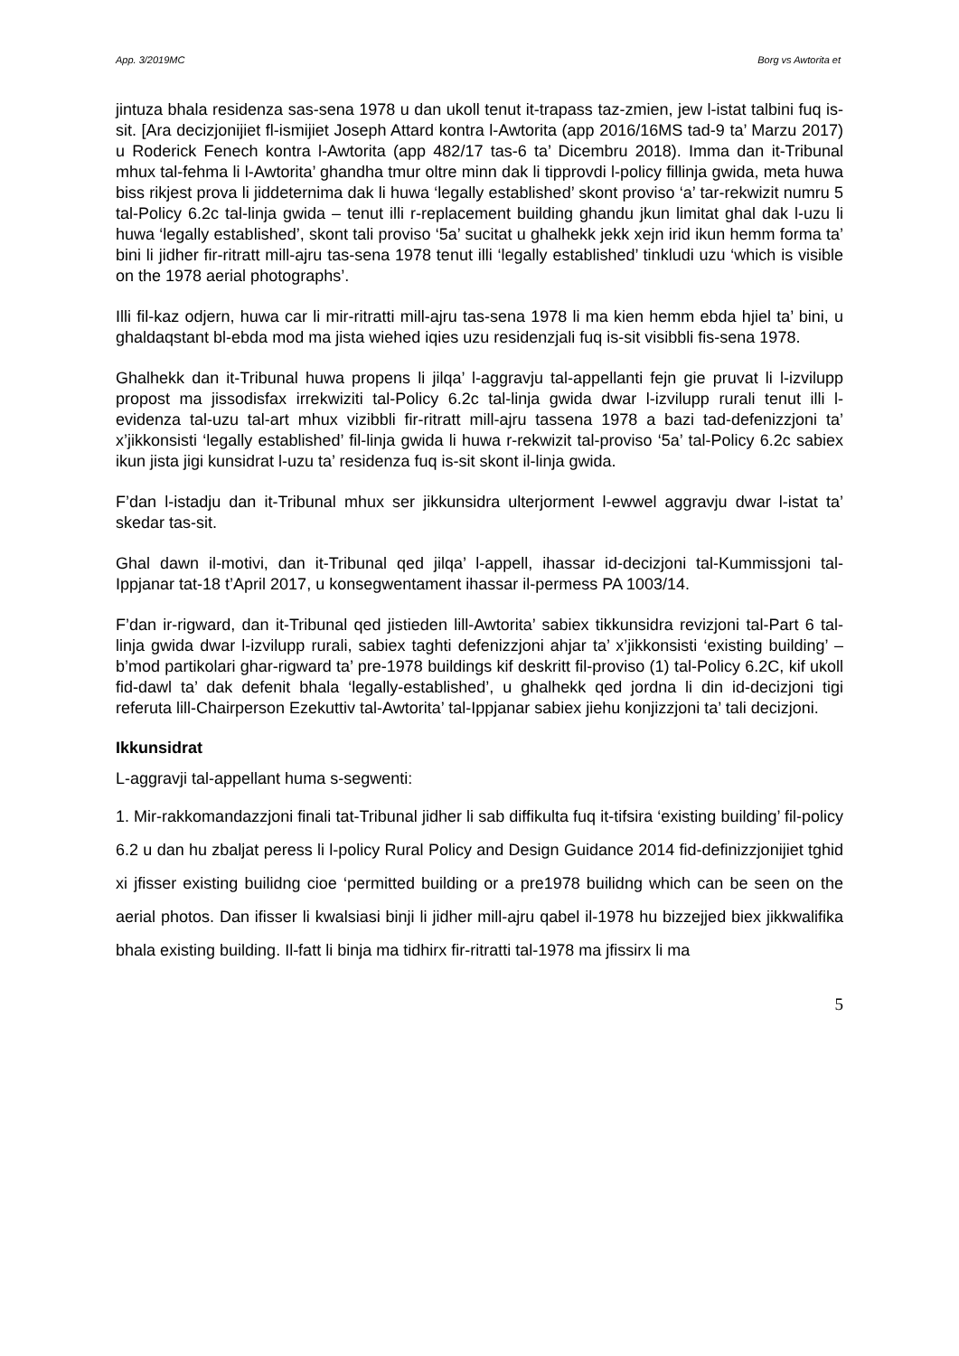App. 3/2019MC Borg vs Awtorita et
jintuza bhala residenza sas-sena 1978 u dan ukoll tenut it-trapass taz-zmien, jew l-istat talbini fuq is-sit. [Ara decizjonijiet fl-ismijiet Joseph Attard kontra l-Awtorita (app 2016/16MS tad-9 ta’ Marzu 2017) u Roderick Fenech kontra l-Awtorita (app 482/17 tas-6 ta’ Dicembru 2018). Imma dan it-Tribunal mhux tal-fehma li l-Awtorita’ ghandha tmur oltre minn dak li tipprovdi l-policy fillinja gwida, meta huwa biss rikjest prova li jiddeternima dak li huwa ‘legally established’ skont proviso ‘a’ tar-rekwizit numru 5 tal-Policy 6.2c tal-linja gwida – tenut illi r-replacement building ghandu jkun limitat ghal dak l-uzu li huwa ‘legally established’, skont tali proviso ‘5a’ sucitat u ghalhekk jekk xejn irid ikun hemm forma ta’ bini li jidher fir-ritratt mill-ajru tas-sena 1978 tenut illi ‘legally established’ tinkludi uzu ‘which is visible on the 1978 aerial photographs’.
Illi fil-kaz odjern, huwa car li mir-ritratti mill-ajru tas-sena 1978 li ma kien hemm ebda hjiel ta’ bini, u ghaldaqstant bl-ebda mod ma jista wiehed iqies uzu residenzjali fuq is-sit visibbli fis-sena 1978.
Ghalhekk dan it-Tribunal huwa propens li jilqa’ l-aggravju tal-appellanti fejn gie pruvat li l-izvilupp propost ma jissodisfax irrekwiziti tal-Policy 6.2c tal-linja gwida dwar l-izvilupp rurali tenut illi l-evidenza tal-uzu tal-art mhux vizibbli fir-ritratt mill-ajru tassena 1978 a bazi tad-defenizzjoni ta’ x’jikkonsisti ‘legally established’ fil-linja gwida li huwa r-rekwizit tal-proviso ‘5a’ tal-Policy 6.2c sabiex ikun jista jigi kunsidrat l-uzu ta’ residenza fuq is-sit skont il-linja gwida.
F’dan l-istadju dan it-Tribunal mhux ser jikkunsidra ulterjorment l-ewwel aggravju dwar l-istat ta’ skedar tas-sit.
Ghal dawn il-motivi, dan it-Tribunal qed jilqa’ l-appell, ihassar id-decizjoni tal-Kummissjoni tal-Ippjanar tat-18 t’April 2017, u konsegwentament ihassar il-permess PA 1003/14.
F’dan ir-rigward, dan it-Tribunal qed jistieden lill-Awtorita’ sabiex tikkunsidra revizjoni tal-Part 6 tal-linja gwida dwar l-izvilupp rurali, sabiex taghti defenizzjoni ahjar ta’ x’jikkonsisti ‘existing building’ – b’mod partikolari ghar-rigward ta’ pre-1978 buildings kif deskritt fil-proviso (1) tal-Policy 6.2C, kif ukoll fid-dawl ta’ dak defenit bhala ‘legally-established’, u ghalhekk qed jordna li din id-decizjoni tigi referuta lill-Chairperson Ezekuttiv tal-Awtorita’ tal-Ippjanar sabiex jiehu konjizzjoni ta’ tali decizjoni.
Ikkunsidrat
L-aggravji tal-appellant huma s-segwenti:
1. Mir-rakkomandazzjoni finali tat-Tribunal jidher li sab diffikulta fuq it-tifsira ‘existing building’ fil-policy 6.2 u dan hu zbaljat peress li l-policy Rural Policy and Design Guidance 2014 fid-definizzjonijiet tghid xi jfisser existing builidng cioe ‘permitted building or a pre1978 builidng which can be seen on the aerial photos. Dan ifisser li kwalsiasi binji li jidher mill-ajru qabel il-1978 hu bizzejjed biex jikkwalifika bhala existing building. Il-fatt li binja ma tidhirx fir-ritratti tal-1978 ma jfissirx li ma
5